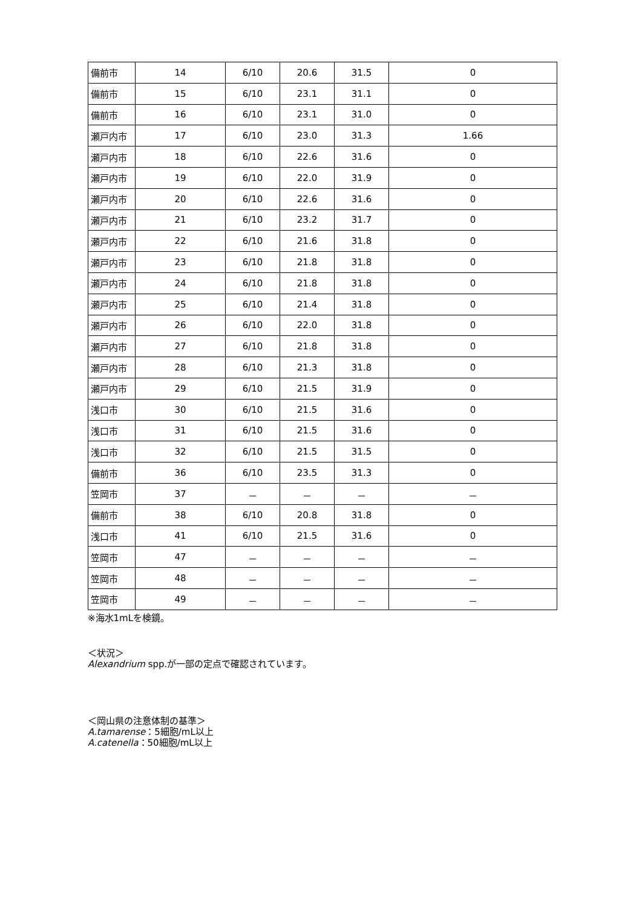| 備前市 | 14 | 6/10 | 20.6 | 31.5 | 0 |
| 備前市 | 15 | 6/10 | 23.1 | 31.1 | 0 |
| 備前市 | 16 | 6/10 | 23.1 | 31.0 | 0 |
| 瀬戸内市 | 17 | 6/10 | 23.0 | 31.3 | 1.66 |
| 瀬戸内市 | 18 | 6/10 | 22.6 | 31.6 | 0 |
| 瀬戸内市 | 19 | 6/10 | 22.0 | 31.9 | 0 |
| 瀬戸内市 | 20 | 6/10 | 22.6 | 31.6 | 0 |
| 瀬戸内市 | 21 | 6/10 | 23.2 | 31.7 | 0 |
| 瀬戸内市 | 22 | 6/10 | 21.6 | 31.8 | 0 |
| 瀬戸内市 | 23 | 6/10 | 21.8 | 31.8 | 0 |
| 瀬戸内市 | 24 | 6/10 | 21.8 | 31.8 | 0 |
| 瀬戸内市 | 25 | 6/10 | 21.4 | 31.8 | 0 |
| 瀬戸内市 | 26 | 6/10 | 22.0 | 31.8 | 0 |
| 瀬戸内市 | 27 | 6/10 | 21.8 | 31.8 | 0 |
| 瀬戸内市 | 28 | 6/10 | 21.3 | 31.8 | 0 |
| 瀬戸内市 | 29 | 6/10 | 21.5 | 31.9 | 0 |
| 浅口市 | 30 | 6/10 | 21.5 | 31.6 | 0 |
| 浅口市 | 31 | 6/10 | 21.5 | 31.6 | 0 |
| 浅口市 | 32 | 6/10 | 21.5 | 31.5 | 0 |
| 備前市 | 36 | 6/10 | 23.5 | 31.3 | 0 |
| 笠岡市 | 37 | － | － | － | － |
| 備前市 | 38 | 6/10 | 20.8 | 31.8 | 0 |
| 浅口市 | 41 | 6/10 | 21.5 | 31.6 | 0 |
| 笠岡市 | 47 | － | － | － | － |
| 笠岡市 | 48 | － | － | － | － |
| 笠岡市 | 49 | － | － | － | － |
※海水1mLを検鏡。
＜状況＞
Alexandrium spp.が一部の定点で確認されています。
＜岡山県の注意体制の基準＞
A.tamarense：5細胞/mL以上
A.catenella：50細胞/mL以上